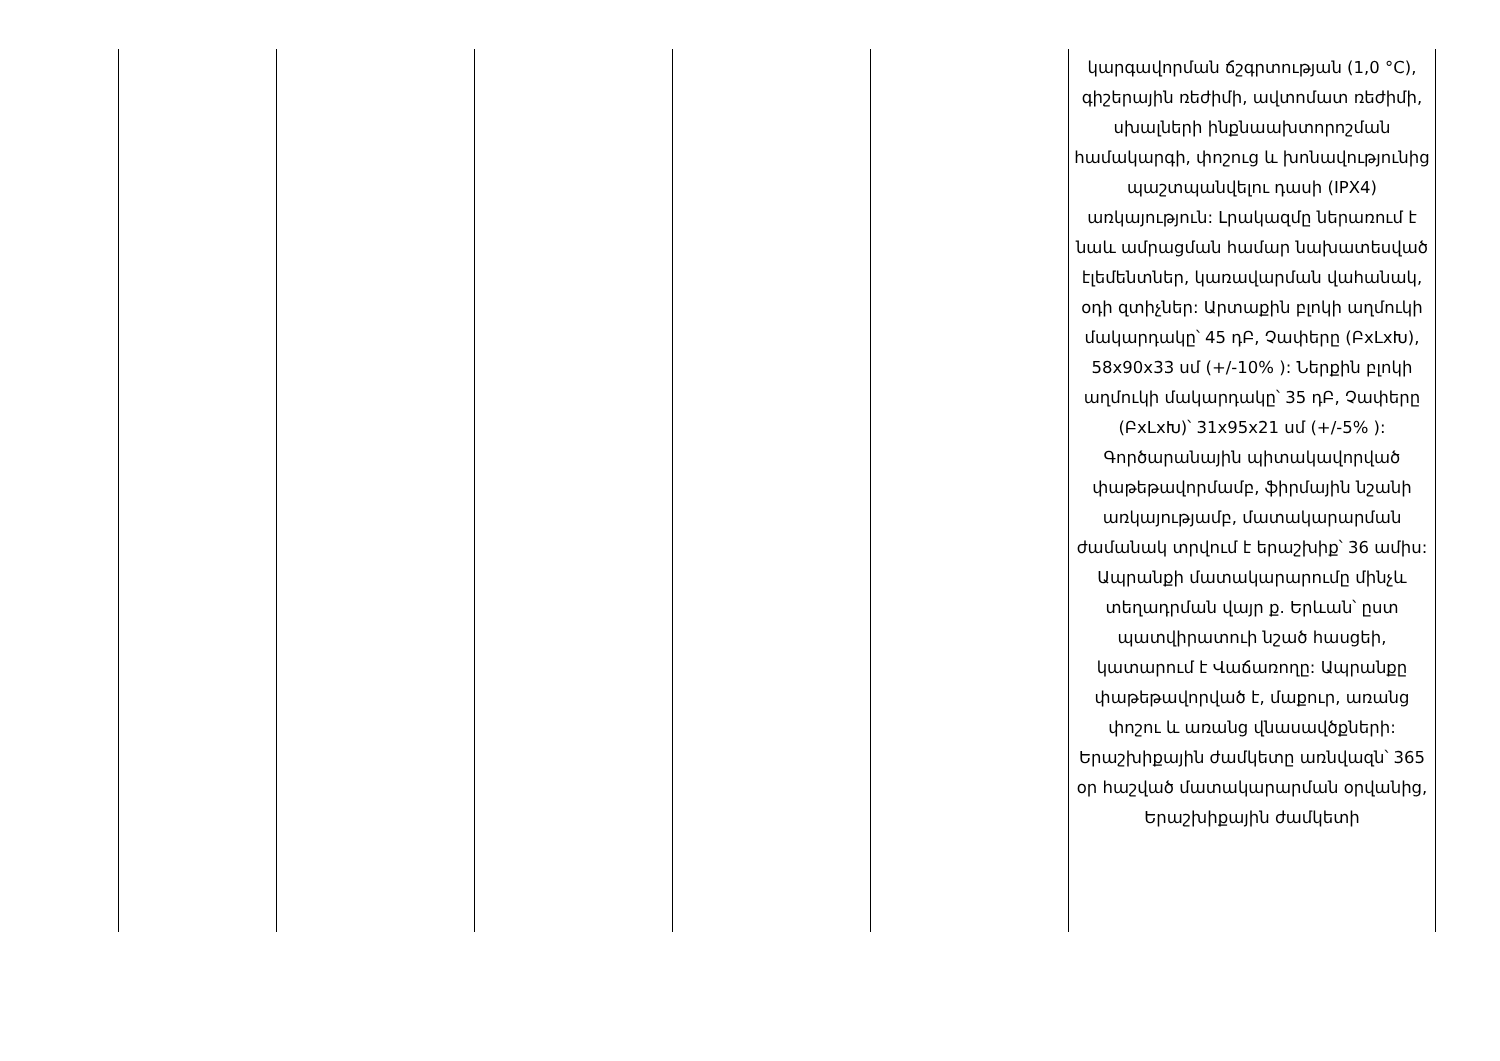| | | | | | կարգավորման ճշգրտության (1,0 °C), գիշերային ռեժիմի, ավտոմատ ռեժիմի, սխալների ինքնաախտորոշման համակարգի, փոշուց և խոնավությունից պաշտպանվելու դասի (IPX4) առկայություն: Լրակազմը ներառում է նաև ամրացման համար նախատեսված էլեմենտներ, կառավարման վահանակ, օդի զտիչներ: Արտաքին բլոկի աղմուկի մակարդակը՝ 45 դԲ, Չափերը (ԲxLxԽ), 58x90x33 սմ (+/-10% ): Ներքին բլոկի աղմուկի մակարդակը՝ 35 դԲ, Չափերը (ԲxLxԽ)՝ 31x95x21 սմ (+/-5% ): Գործարանային պիտակավորված փաթեթավորմամբ, ֆիրմային նշանի առկայությամբ, մատակարարման ժամանակ տրվում է երաշխիք՝ 36 ամիս: Ապրանքի մատակարարումը մինչև տեղադրման վայր ք. Երևան՝ ըստ պատվիրատուի նշած հասցեի, կատարում է Վաճառողը: Ապրանքը փաթեթավորված է, մաքուր, առանց փոշու և առանց վնասավծքների: Երաշխիքային ժամկետը առնվազն՝ 365 օր հաշված մատակարարման օրվանից, Երաշխիքային ժամկետի |